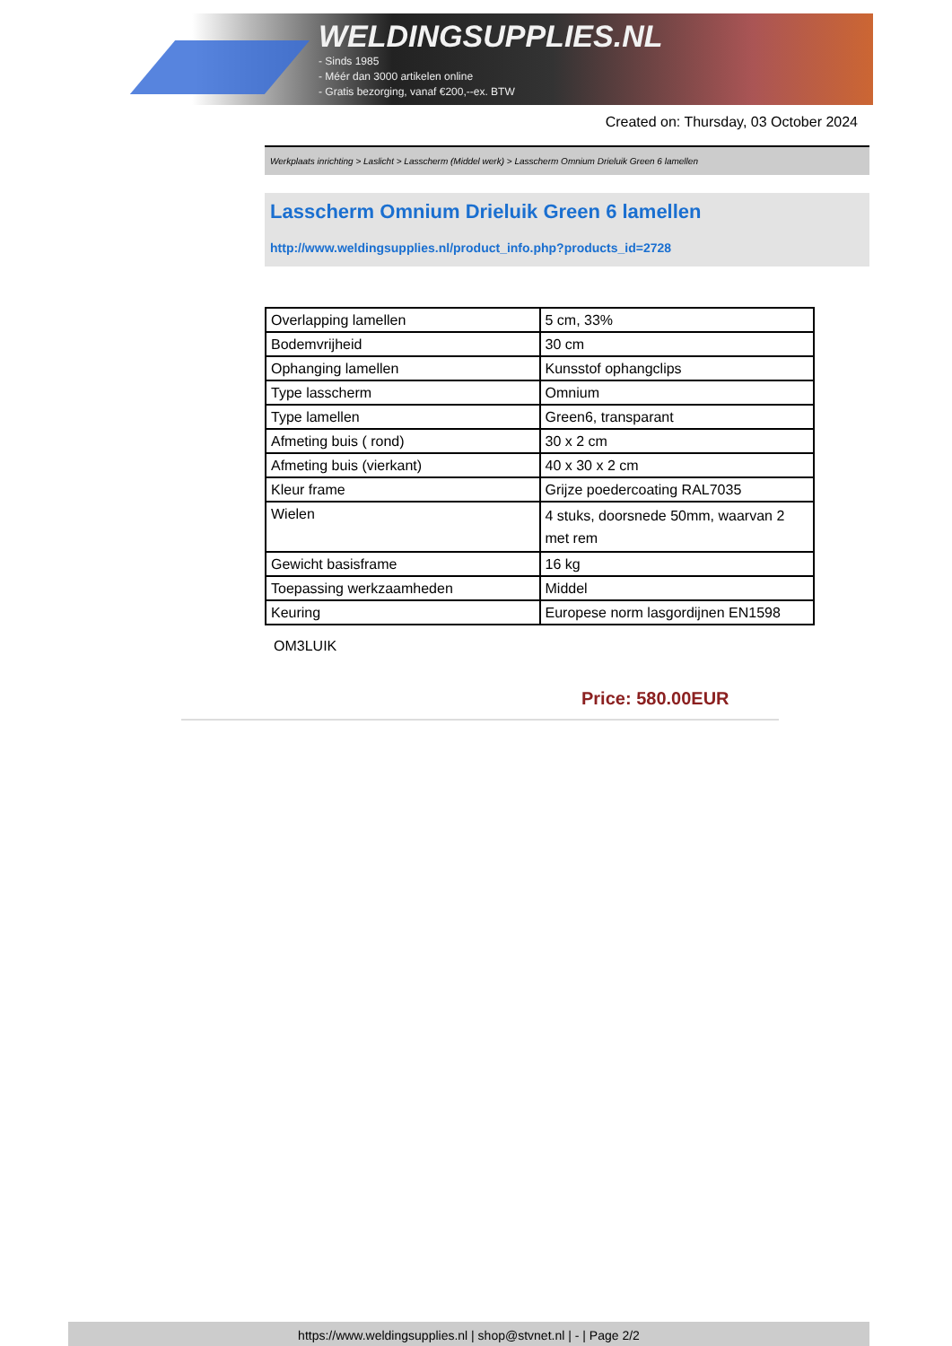WELDINGSUPPLIES.NL
- Sinds 1985
- Méér dan 3000 artikelen online
- Gratis bezorging, vanaf €200,--ex. BTW
Created on: Thursday, 03 October 2024
Werkplaats inrichting > Laslicht > Lasscherm (Middel werk) > Lasscherm Omnium Drieluik Green 6 lamellen
Lasscherm Omnium Drieluik Green 6 lamellen
http://www.weldingsupplies.nl/product_info.php?products_id=2728
| Overlapping lamellen | 5 cm, 33% |
| Bodemvrijheid | 30 cm |
| Ophanging lamellen | Kunsstof ophangclips |
| Type lasscherm | Omnium |
| Type lamellen | Green6, transparant |
| Afmeting buis ( rond) | 30 x 2 cm |
| Afmeting buis (vierkant) | 40 x 30 x 2 cm |
| Kleur frame | Grijze poedercoating RAL7035 |
| Wielen | 4 stuks, doorsnede 50mm, waarvan 2 met rem |
| Gewicht basisframe | 16 kg |
| Toepassing werkzaamheden | Middel |
| Keuring | Europese norm lasgordijnen EN1598 |
OM3LUIK
Price: 580.00EUR
https://www.weldingsupplies.nl | shop@stvnet.nl | - | Page 2/2